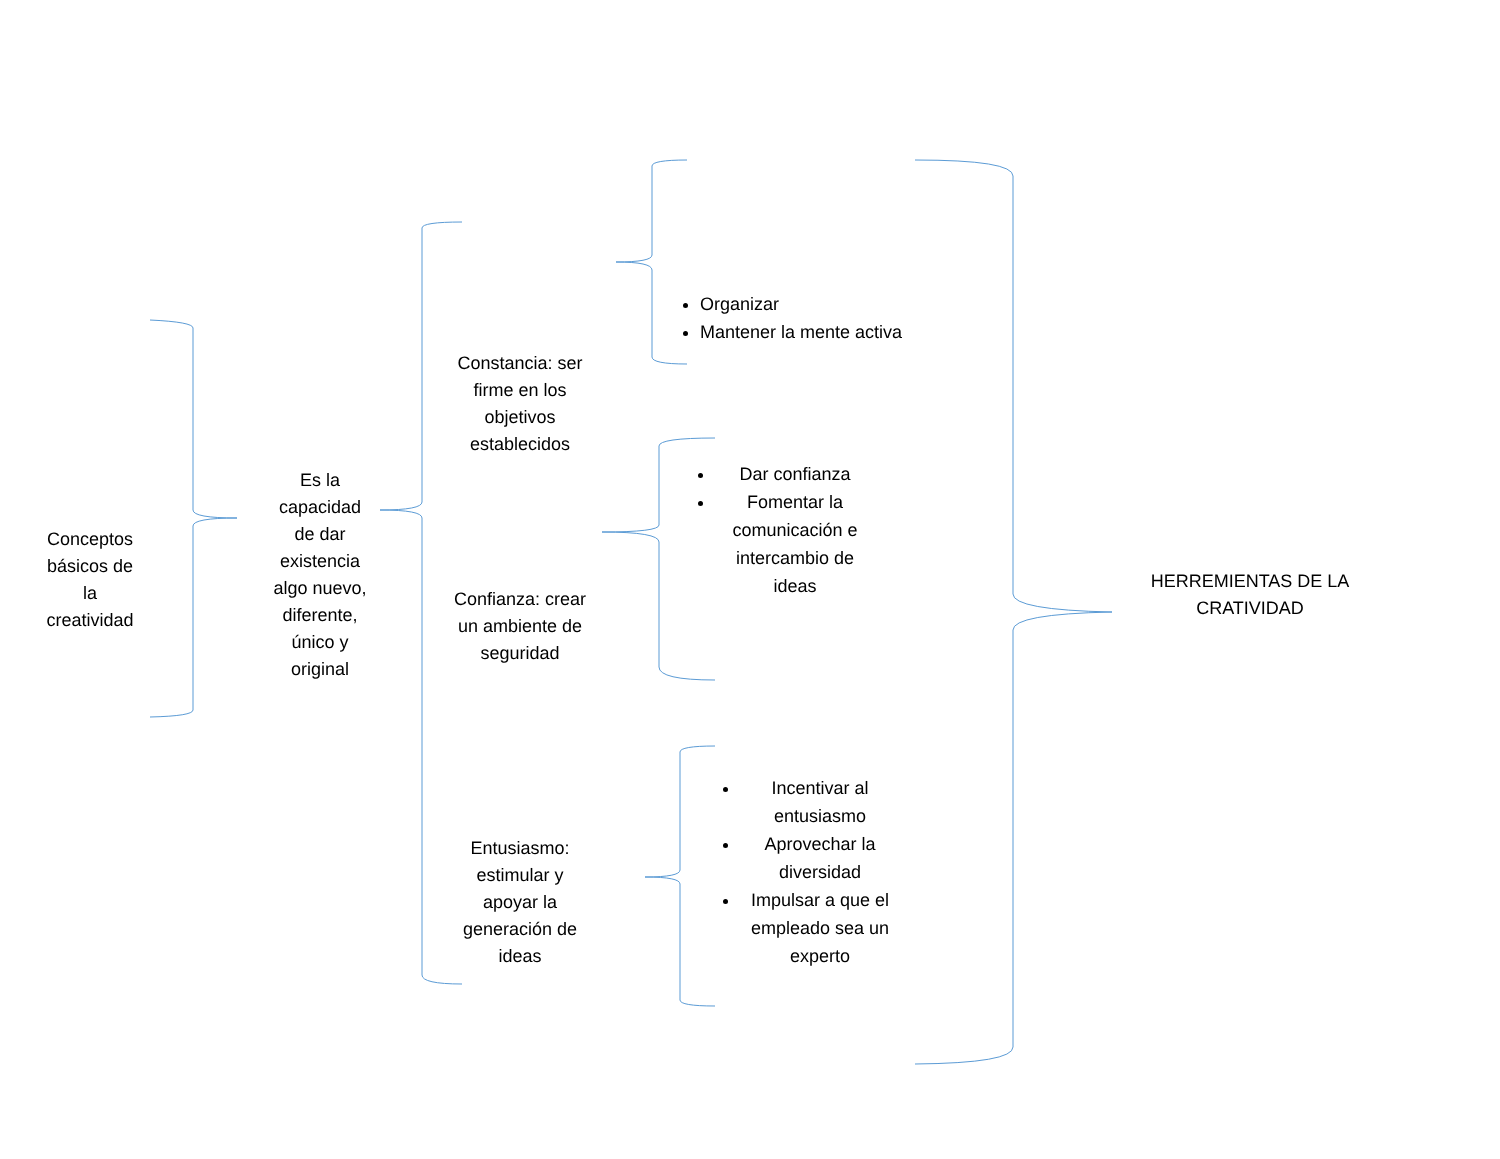Conceptos
básicos de
la
creatividad
Es la
capacidad
de dar
existencia
algo nuevo,
diferente,
único y
original
Constancia: ser firme en los objetivos establecidos
Confianza: crear un ambiente de seguridad
Entusiasmo: estimular y apoyar la generación de ideas
Organizar
Mantener la mente activa
Dar confianza
Fomentar la comunicación e intercambio de ideas
Incentivar al entusiasmo
Aprovechar la diversidad
Impulsar a que el empleado sea un experto
HERREMIENTAS DE LA CRATIVIDAD